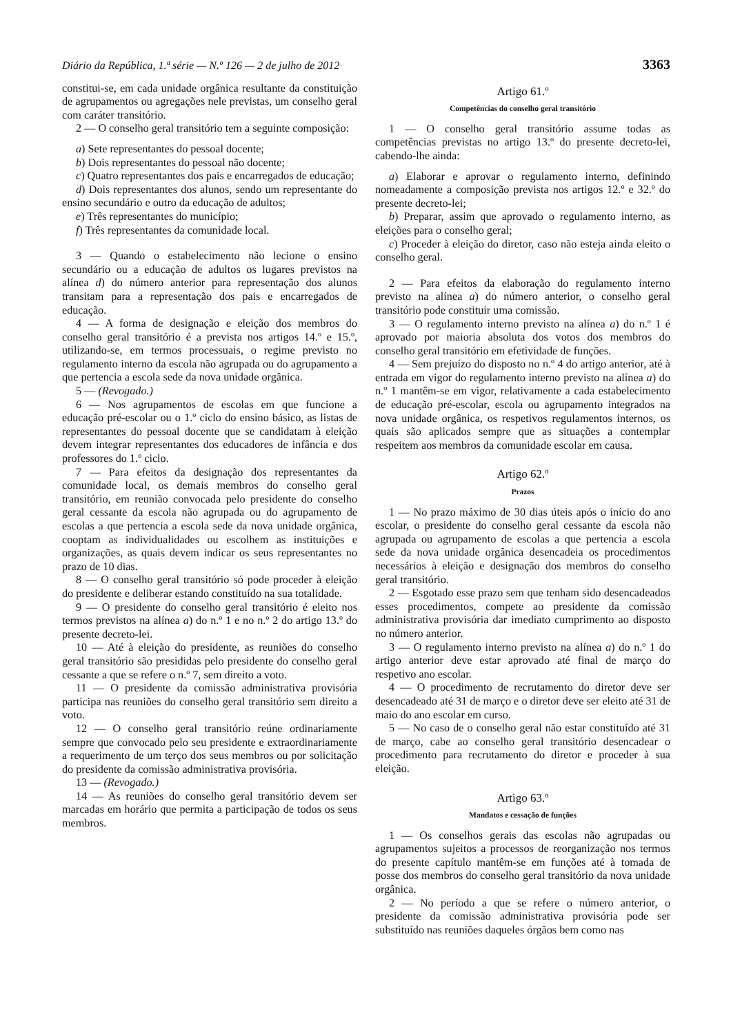Diário da República, 1.ª série — N.º 126 — 2 de julho de 2012 3363
constitui-se, em cada unidade orgânica resultante da constituição de agrupamentos ou agregações nele previstas, um conselho geral com caráter transitório.
2 — O conselho geral transitório tem a seguinte composição:
a) Sete representantes do pessoal docente;
b) Dois representantes do pessoal não docente;
c) Quatro representantes dos pais e encarregados de educação;
d) Dois representantes dos alunos, sendo um representante do ensino secundário e outro da educação de adultos;
e) Três representantes do município;
f) Três representantes da comunidade local.
3 — Quando o estabelecimento não lecione o ensino secundário ou a educação de adultos os lugares previstos na alínea d) do número anterior para representação dos alunos transitam para a representação dos pais e encarregados de educação.
4 — A forma de designação e eleição dos membros do conselho geral transitório é a prevista nos artigos 14.º e 15.º, utilizando-se, em termos processuais, o regime previsto no regulamento interno da escola não agrupada ou do agrupamento a que pertencia a escola sede da nova unidade orgânica.
5 — (Revogado.)
6 — Nos agrupamentos de escolas em que funcione a educação pré-escolar ou o 1.º ciclo do ensino básico, as listas de representantes do pessoal docente que se candidatam à eleição devem integrar representantes dos educadores de infância e dos professores do 1.º ciclo.
7 — Para efeitos da designação dos representantes da comunidade local, os demais membros do conselho geral transitório, em reunião convocada pelo presidente do conselho geral cessante da escola não agrupada ou do agrupamento de escolas a que pertencia a escola sede da nova unidade orgânica, cooptam as individualidades ou escolhem as instituições e organizações, as quais devem indicar os seus representantes no prazo de 10 dias.
8 — O conselho geral transitório só pode proceder à eleição do presidente e deliberar estando constituído na sua totalidade.
9 — O presidente do conselho geral transitório é eleito nos termos previstos na alínea a) do n.º 1 e no n.º 2 do artigo 13.º do presente decreto-lei.
10 — Até à eleição do presidente, as reuniões do conselho geral transitório são presididas pelo presidente do conselho geral cessante a que se refere o n.º 7, sem direito a voto.
11 — O presidente da comissão administrativa provisória participa nas reuniões do conselho geral transitório sem direito a voto.
12 — O conselho geral transitório reúne ordinariamente sempre que convocado pelo seu presidente e extraordinariamente a requerimento de um terço dos seus membros ou por solicitação do presidente da comissão administrativa provisória.
13 — (Revogado.)
14 — As reuniões do conselho geral transitório devem ser marcadas em horário que permita a participação de todos os seus membros.
Artigo 61.º
Competências do conselho geral transitório
1 — O conselho geral transitório assume todas as competências previstas no artigo 13.º do presente decreto-lei, cabendo-lhe ainda:
a) Elaborar e aprovar o regulamento interno, definindo nomeadamente a composição prevista nos artigos 12.º e 32.º do presente decreto-lei;
b) Preparar, assim que aprovado o regulamento interno, as eleições para o conselho geral;
c) Proceder à eleição do diretor, caso não esteja ainda eleito o conselho geral.
2 — Para efeitos da elaboração do regulamento interno previsto na alínea a) do número anterior, o conselho geral transitório pode constituir uma comissão.
3 — O regulamento interno previsto na alínea a) do n.º 1 é aprovado por maioria absoluta dos votos dos membros do conselho geral transitório em efetividade de funções.
4 — Sem prejuízo do disposto no n.º 4 do artigo anterior, até à entrada em vigor do regulamento interno previsto na alínea a) do n.º 1 mantêm-se em vigor, relativamente a cada estabelecimento de educação pré-escolar, escola ou agrupamento integrados na nova unidade orgânica, os respetivos regulamentos internos, os quais são aplicados sempre que as situações a contemplar respeitem aos membros da comunidade escolar em causa.
Artigo 62.º
Prazos
1 — No prazo máximo de 30 dias úteis após o início do ano escolar, o presidente do conselho geral cessante da escola não agrupada ou agrupamento de escolas a que pertencia a escola sede da nova unidade orgânica desencadeia os procedimentos necessários à eleição e designação dos membros do conselho geral transitório.
2 — Esgotado esse prazo sem que tenham sido desencadeados esses procedimentos, compete ao presidente da comissão administrativa provisória dar imediato cumprimento ao disposto no número anterior.
3 — O regulamento interno previsto na alínea a) do n.º 1 do artigo anterior deve estar aprovado até final de março do respetivo ano escolar.
4 — O procedimento de recrutamento do diretor deve ser desencadeado até 31 de março e o diretor deve ser eleito até 31 de maio do ano escolar em curso.
5 — No caso de o conselho geral não estar constituído até 31 de março, cabe ao conselho geral transitório desencadear o procedimento para recrutamento do diretor e proceder à sua eleição.
Artigo 63.º
Mandatos e cessação de funções
1 — Os conselhos gerais das escolas não agrupadas ou agrupamentos sujeitos a processos de reorganização nos termos do presente capítulo mantêm-se em funções até à tomada de posse dos membros do conselho geral transitório da nova unidade orgânica.
2 — No período a que se refere o número anterior, o presidente da comissão administrativa provisória pode ser substituído nas reuniões daqueles órgãos bem como nas